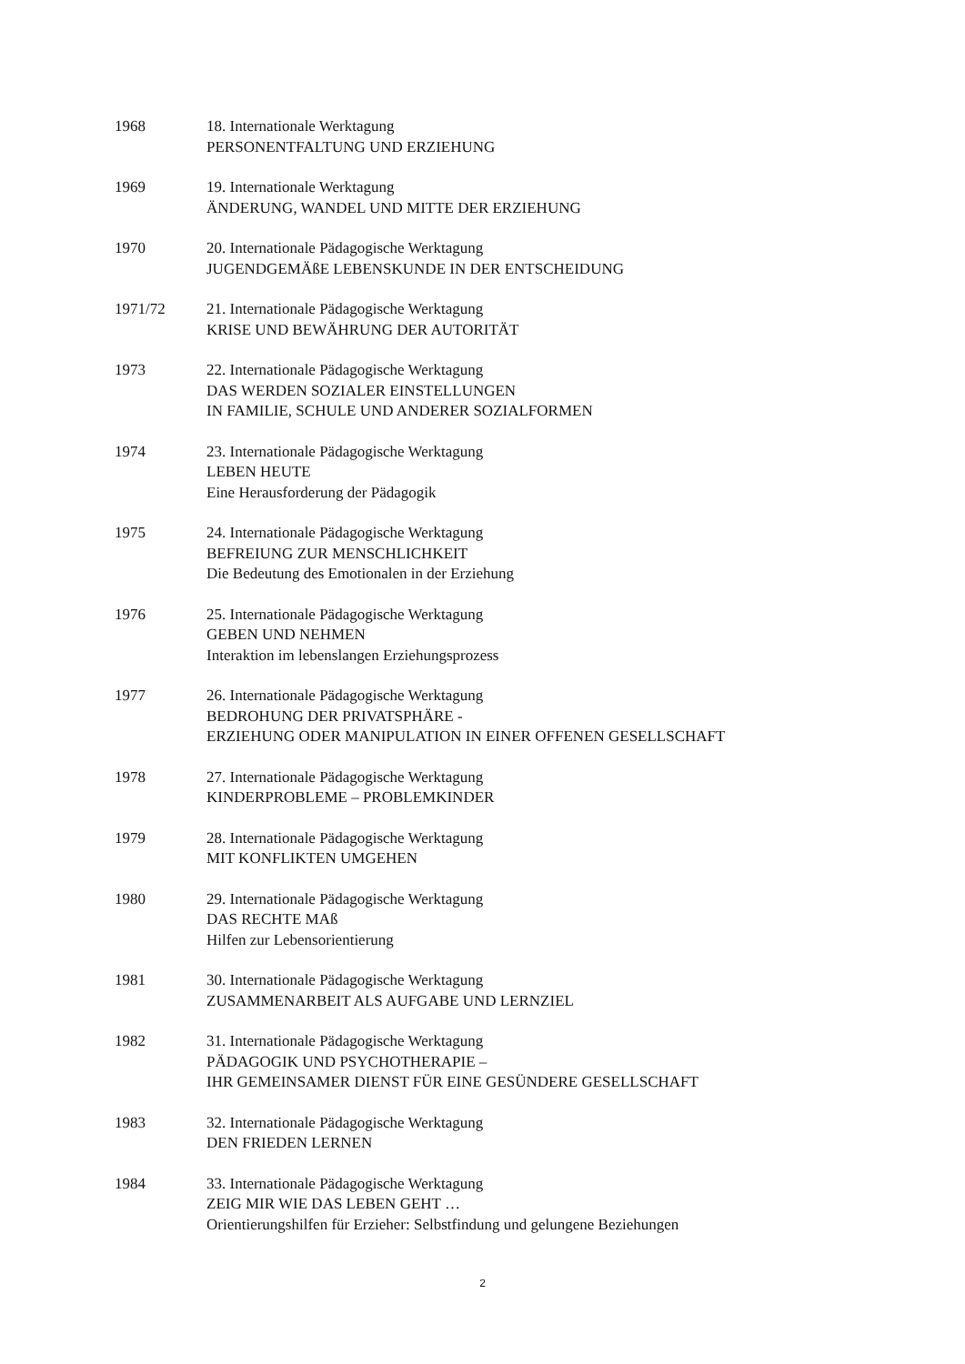1968 18. Internationale Werktagung
PERSONENTFALTUNG UND ERZIEHUNG
1969 19. Internationale Werktagung
ÄNDERUNG, WANDEL UND MITTE DER ERZIEHUNG
1970 20. Internationale Pädagogische Werktagung
JUGENDGEMÄßE LEBENSKUNDE IN DER ENTSCHEIDUNG
1971/72 21. Internationale Pädagogische Werktagung
KRISE UND BEWÄHRUNG DER AUTORITÄT
1973 22. Internationale Pädagogische Werktagung
DAS WERDEN SOZIALER EINSTELLUNGEN
IN FAMILIE, SCHULE UND ANDERER SOZIALFORMEN
1974 23. Internationale Pädagogische Werktagung
LEBEN HEUTE
Eine Herausforderung der Pädagogik
1975 24. Internationale Pädagogische Werktagung
BEFREIUNG ZUR MENSCHLICHKEIT
Die Bedeutung des Emotionalen in der Erziehung
1976 25. Internationale Pädagogische Werktagung
GEBEN UND NEHMEN
Interaktion im lebenslangen Erziehungsprozess
1977 26. Internationale Pädagogische Werktagung
BEDROHUNG DER PRIVATSPHÄRE -
ERZIEHUNG ODER MANIPULATION IN EINER OFFENEN GESELLSCHAFT
1978 27. Internationale Pädagogische Werktagung
KINDERPROBLEME – PROBLEMKINDER
1979 28. Internationale Pädagogische Werktagung
MIT KONFLIKTEN UMGEHEN
1980 29. Internationale Pädagogische Werktagung
DAS RECHTE MAß
Hilfen zur Lebensorientierung
1981 30. Internationale Pädagogische Werktagung
ZUSAMMENARBEIT ALS AUFGABE UND LERNZIEL
1982 31. Internationale Pädagogische Werktagung
PÄDAGOGIK UND PSYCHOTHERAPIE –
IHR GEMEINSAMER DIENST FÜR EINE GESÜNDERE GESELLSCHAFT
1983 32. Internationale Pädagogische Werktagung
DEN FRIEDEN LERNEN
1984 33. Internationale Pädagogische Werktagung
ZEIG MIR WIE DAS LEBEN GEHT …
Orientierungshilfen für Erzieher: Selbstfindung und gelungene Beziehungen
2